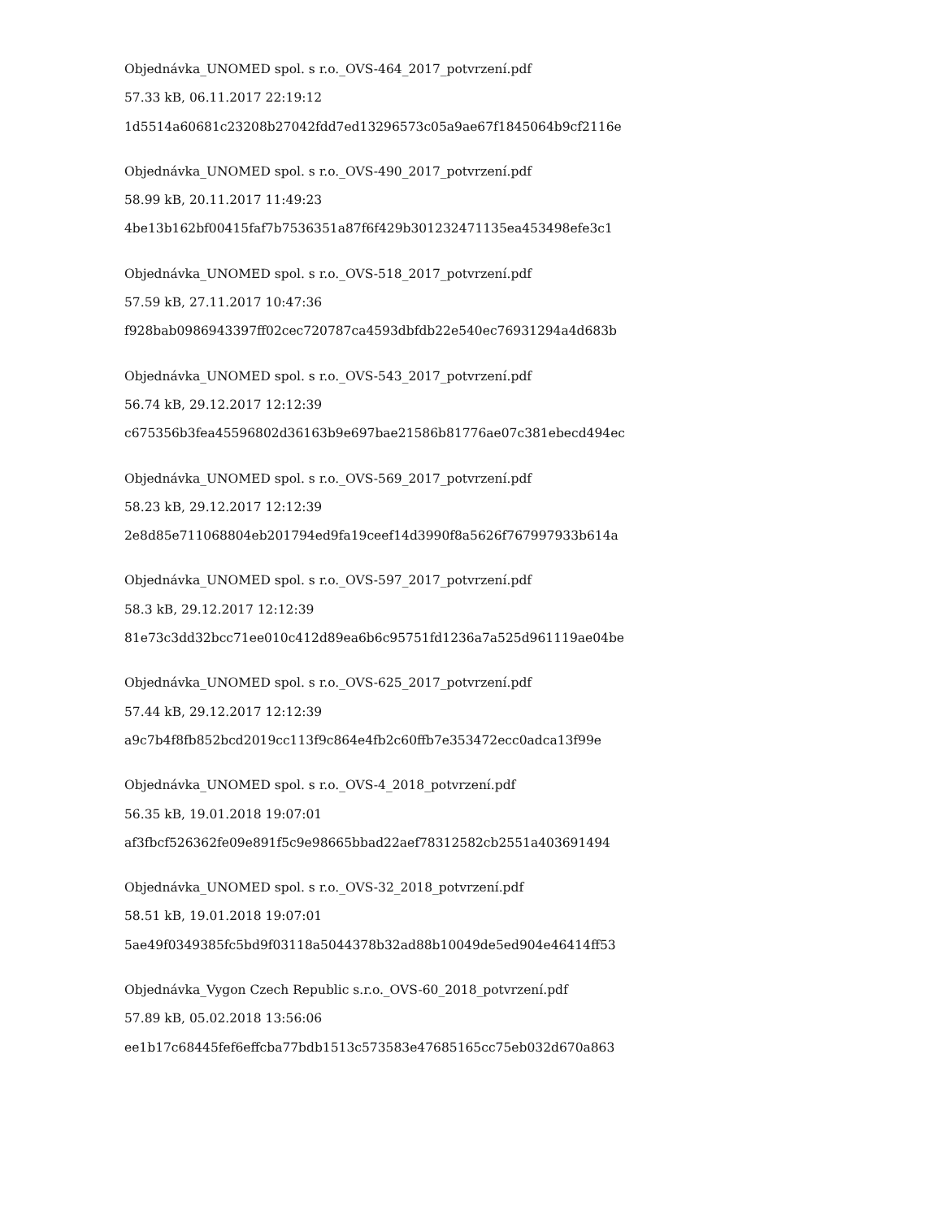Objednávka_UNOMED spol. s r.o._OVS-464_2017_potvrzení.pdf
57.33 kB, 06.11.2017 22:19:12
1d5514a60681c23208b27042fdd7ed13296573c05a9ae67f1845064b9cf2116e
Objednávka_UNOMED spol. s r.o._OVS-490_2017_potvrzení.pdf
58.99 kB, 20.11.2017 11:49:23
4be13b162bf00415faf7b7536351a87f6f429b301232471135ea453498efe3c1
Objednávka_UNOMED spol. s r.o._OVS-518_2017_potvrzení.pdf
57.59 kB, 27.11.2017 10:47:36
f928bab0986943397ff02cec720787ca4593dbfdb22e540ec76931294a4d683b
Objednávka_UNOMED spol. s r.o._OVS-543_2017_potvrzení.pdf
56.74 kB, 29.12.2017 12:12:39
c675356b3fea45596802d36163b9e697bae21586b81776ae07c381ebecd494ec
Objednávka_UNOMED spol. s r.o._OVS-569_2017_potvrzení.pdf
58.23 kB, 29.12.2017 12:12:39
2e8d85e711068804eb201794ed9fa19ceef14d3990f8a5626f767997933b614a
Objednávka_UNOMED spol. s r.o._OVS-597_2017_potvrzení.pdf
58.3 kB, 29.12.2017 12:12:39
81e73c3dd32bcc71ee010c412d89ea6b6c95751fd1236a7a525d961119ae04be
Objednávka_UNOMED spol. s r.o._OVS-625_2017_potvrzení.pdf
57.44 kB, 29.12.2017 12:12:39
a9c7b4f8fb852bcd2019cc113f9c864e4fb2c60ffb7e353472ecc0adca13f99e
Objednávka_UNOMED spol. s r.o._OVS-4_2018_potvrzení.pdf
56.35 kB, 19.01.2018 19:07:01
af3fbcf526362fe09e891f5c9e98665bbad22aef78312582cb2551a403691494
Objednávka_UNOMED spol. s r.o._OVS-32_2018_potvrzení.pdf
58.51 kB, 19.01.2018 19:07:01
5ae49f0349385fc5bd9f03118a5044378b32ad88b10049de5ed904e46414ff53
Objednávka_Vygon Czech Republic s.r.o._OVS-60_2018_potvrzení.pdf
57.89 kB, 05.02.2018 13:56:06
ee1b17c68445fef6effcba77bdb1513c573583e47685165cc75eb032d670a863